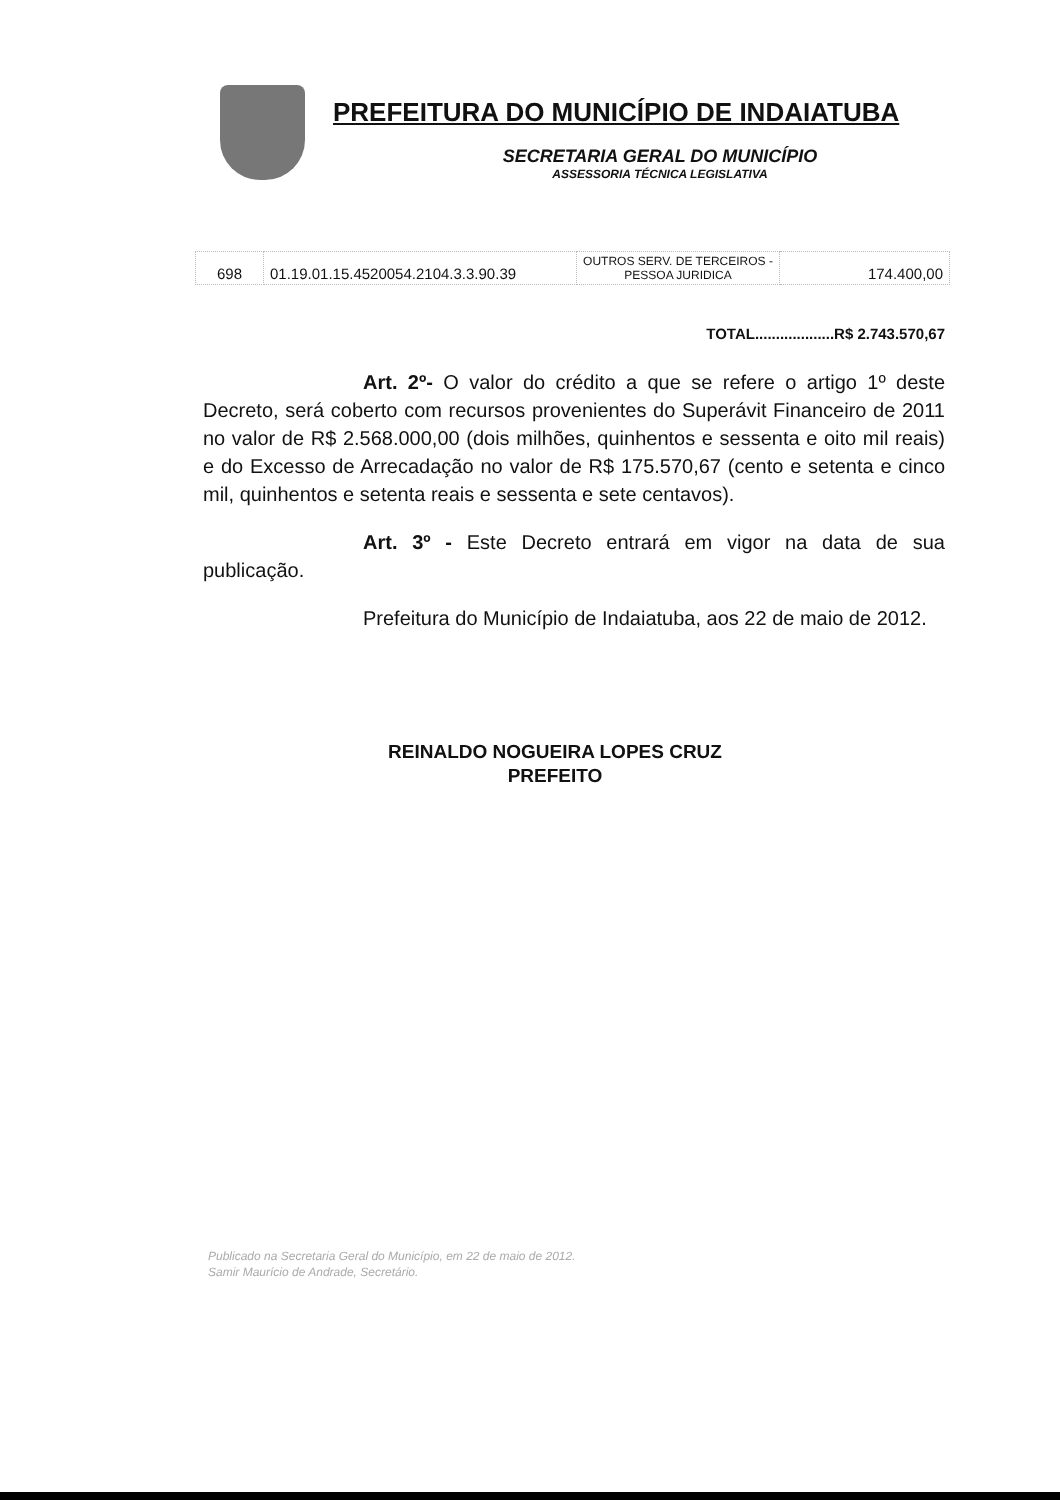PREFEITURA DO MUNICÍPIO DE INDAIATUBA
SECRETARIA GERAL DO MUNICÍPIO
ASSESSORIA TÉCNICA LEGISLATIVA
| 698 | 01.19.01.15.4520054.2104.3.3.90.39 | OUTROS SERV. DE TERCEIROS - PESSOA JURIDICA | 174.400,00 |
TOTAL...................R$ 2.743.570,67
Art. 2º- O valor do crédito a que se refere o artigo 1º deste Decreto, será coberto com recursos provenientes do Superávit Financeiro de 2011 no valor de R$ 2.568.000,00 (dois milhões, quinhentos e sessenta e oito mil reais) e do Excesso de Arrecadação no valor de R$ 175.570,67 (cento e setenta e cinco mil, quinhentos e setenta reais e sessenta e sete centavos).
Art. 3º - Este Decreto entrará em vigor na data de sua publicação.
Prefeitura do Município de Indaiatuba, aos 22 de maio de 2012.
REINALDO NOGUEIRA LOPES CRUZ
PREFEITO
Publicado na Secretaria Geral do Município, em 22 de maio de 2012.
Samir Maurício de Andrade, Secretário.